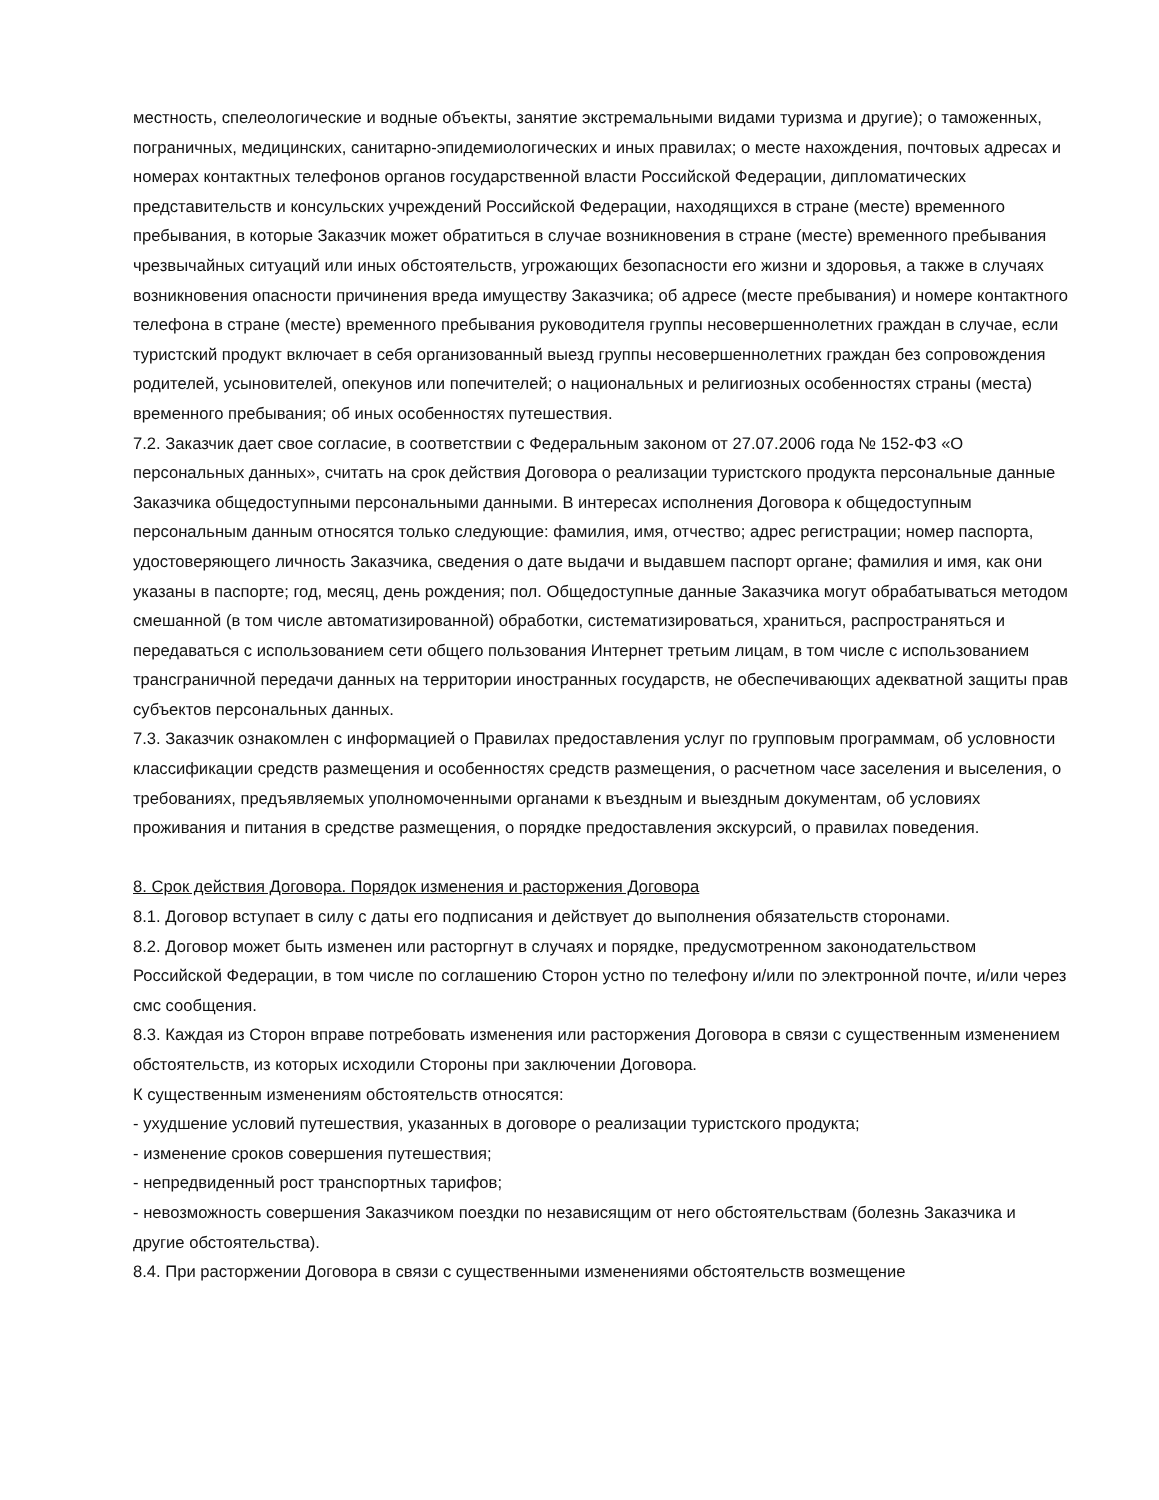местность, спелеологические и водные объекты, занятие экстремальными видами туризма и другие); о таможенных, пограничных, медицинских, санитарно-эпидемиологических и иных правилах; о месте нахождения, почтовых адресах и номерах контактных телефонов органов государственной власти Российской Федерации, дипломатических представительств и консульских учреждений Российской Федерации, находящихся в стране (месте) временного пребывания, в которые Заказчик может обратиться в случае возникновения в стране (месте) временного пребывания чрезвычайных ситуаций или иных обстоятельств, угрожающих безопасности его жизни и здоровья, а также в случаях возникновения опасности причинения вреда имуществу Заказчика; об адресе (месте пребывания) и номере контактного телефона в стране (месте) временного пребывания руководителя группы несовершеннолетних граждан в случае, если туристский продукт включает в себя организованный выезд группы несовершеннолетних граждан без сопровождения родителей, усыновителей, опекунов или попечителей; о национальных и религиозных особенностях страны (места) временного пребывания; об иных особенностях путешествия.
7.2. Заказчик дает свое согласие, в соответствии с Федеральным законом от 27.07.2006 года № 152-ФЗ «О персональных данных», считать на срок действия Договора о реализации туристского продукта персональные данные Заказчика общедоступными персональными данными. В интересах исполнения Договора к общедоступным персональным данным относятся только следующие: фамилия, имя, отчество; адрес регистрации; номер паспорта, удостоверяющего личность Заказчика, сведения о дате выдачи и выдавшем паспорт органе; фамилия и имя, как они указаны в паспорте; год, месяц, день рождения; пол. Общедоступные данные Заказчика могут обрабатываться методом смешанной (в том числе автоматизированной) обработки, систематизироваться, храниться, распространяться и передаваться с использованием сети общего пользования Интернет третьим лицам, в том числе с использованием трансграничной передачи данных на территории иностранных государств, не обеспечивающих адекватной защиты прав субъектов персональных данных.
7.3. Заказчик ознакомлен с информацией о Правилах предоставления услуг по групповым программам, об условности классификации средств размещения и особенностях средств размещения, о расчетном часе заселения и выселения, о требованиях, предъявляемых уполномоченными органами к въездным и выездным документам, об условиях проживания и питания в средстве размещения, о порядке предоставления экскурсий, о правилах поведения.
8. Срок действия Договора. Порядок изменения и расторжения Договора
8.1. Договор вступает в силу с даты его подписания и действует до выполнения обязательств сторонами.
8.2. Договор может быть изменен или расторгнут в случаях и порядке, предусмотренном законодательством Российской Федерации, в том числе по соглашению Сторон устно по телефону и/или по электронной почте, и/или через смс сообщения.
8.3. Каждая из Сторон вправе потребовать изменения или расторжения Договора в связи с существенным изменением обстоятельств, из которых исходили Стороны при заключении Договора.
К существенным изменениям обстоятельств относятся:
- ухудшение условий путешествия, указанных в договоре о реализации туристского продукта;
- изменение сроков совершения путешествия;
- непредвиденный рост транспортных тарифов;
- невозможность совершения Заказчиком поездки по независящим от него обстоятельствам (болезнь Заказчика и другие обстоятельства).
8.4. При расторжении Договора в связи с существенными изменениями обстоятельств возмещение